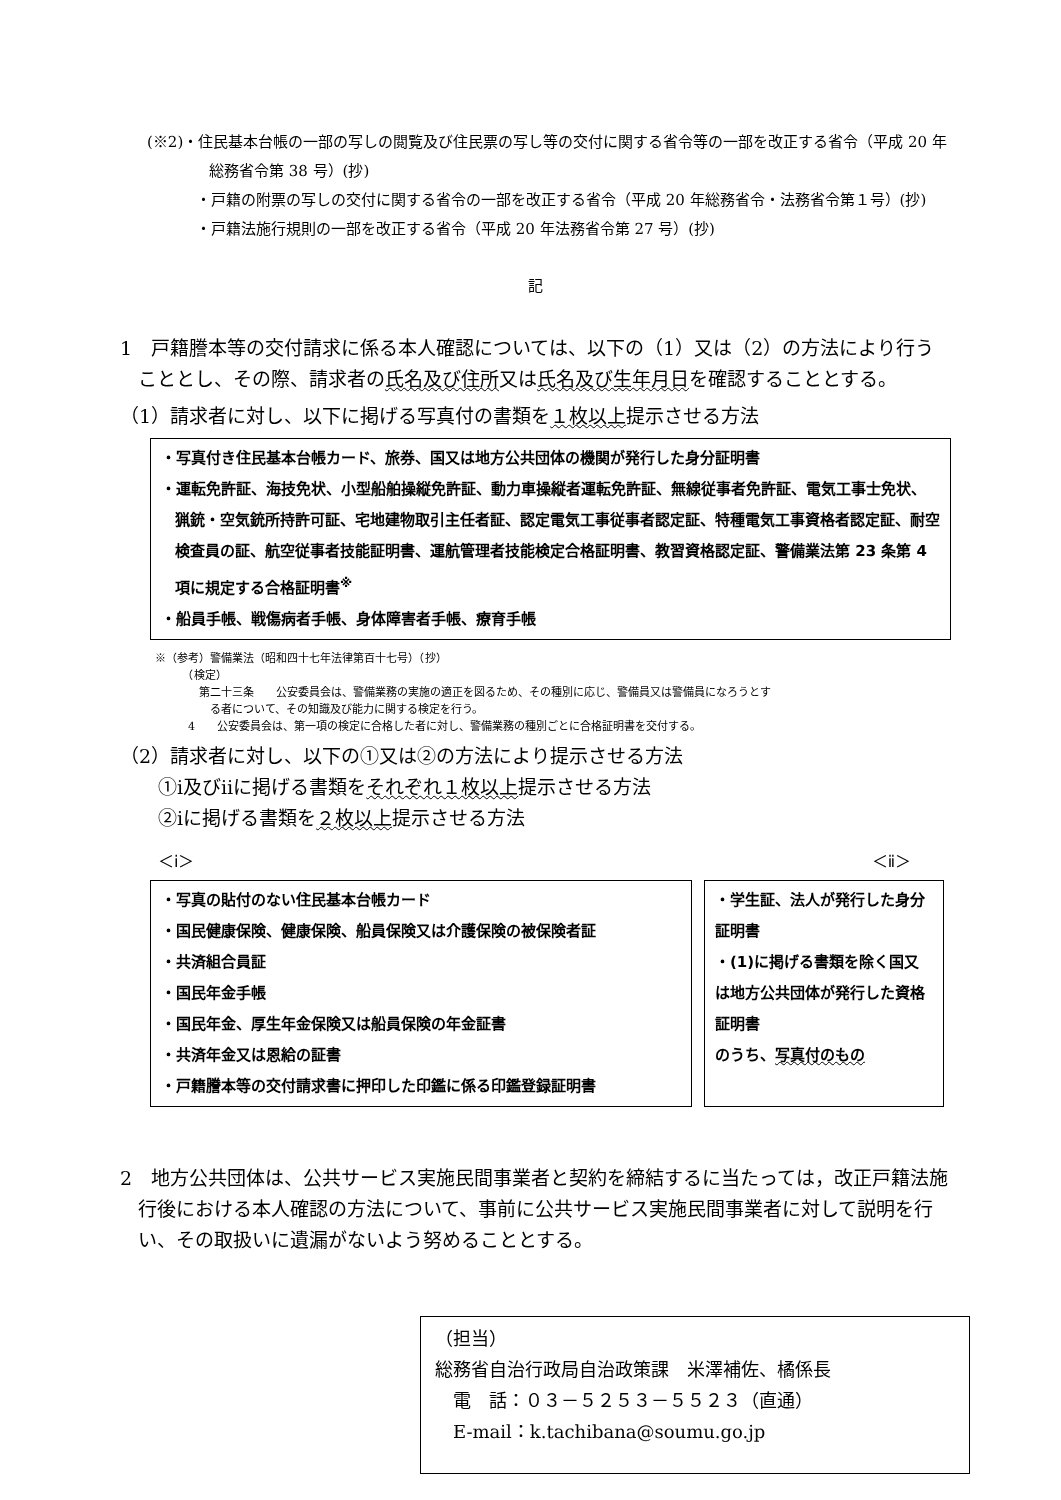(※2)・住民基本台帳の一部の写しの閲覧及び住民票の写し等の交付に関する省令等の一部を改正する省令（平成 20 年総務省令第 38 号）(抄)
・戸籍の附票の写しの交付に関する省令の一部を改正する省令（平成 20 年総務省令・法務省令第１号）(抄)
・戸籍法施行規則の一部を改正する省令（平成 20 年法務省令第 27 号）(抄)
記
1　戸籍謄本等の交付請求に係る本人確認については、以下の（1）又は（2）の方法により行うこととし、その際、請求者の氏名及び住所又は氏名及び生年月日を確認することとする。
（1）請求者に対し、以下に掲げる写真付の書類を１枚以上提示させる方法
・写真付き住民基本台帳カード、旅券、国又は地方公共団体の機関が発行した身分証明書
・運転免許証、海技免状、小型船舶操縦免許証、動力車操縦者運転免許証、無線従事者免許証、電気工事士免状、猟銃・空気銃所持許可証、宅地建物取引主任者証、認定電気工事従事者認定証、特種電気工事資格者認定証、耐空検査員の証、航空従事者技能証明書、運航管理者技能検定合格証明書、教習資格認定証、警備業法第 23 条第 4 項に規定する合格証明書<sup>※</sup>
・船員手帳、戦傷病者手帳、身体障害者手帳、療育手帳
※（参考）警備業法（昭和四十七年法律第百十七号）（抄）
　　　（検定）
　　　　第二十三条　　公安委員会は、警備業務の実施の適正を図るため、その種別に応じ、警備員又は警備員になろうとす
　　　　　る者について、その知識及び能力に関する検定を行う。
　　　4　　公安委員会は、第一項の検定に合格した者に対し、警備業務の種別ごとに合格証明書を交付する。
（2）請求者に対し、以下の①又は②の方法により提示させる方法
　　①ⅰ及びⅱに掲げる書類をそれぞれ１枚以上提示させる方法
　　②ⅰに掲げる書類を２枚以上提示させる方法
＜ⅰ＞ ＜ⅱ＞
・写真の貼付のない住民基本台帳カード
・国民健康保険、健康保険、船員保険又は介護保険の被保険者証
・共済組合員証
・国民年金手帳
・国民年金、厚生年金保険又は船員保険の年金証書
・共済年金又は恩給の証書
・戸籍謄本等の交付請求書に押印した印鑑に係る印鑑登録証明書
・学生証、法人が発行した身分証明書
・(1)に掲げる書類を除く国又は地方公共団体が発行した資格証明書
のうち、写真付のもの
2　地方公共団体は、公共サービス実施民間事業者と契約を締結するに当たっては，改正戸籍法施行後における本人確認の方法について、事前に公共サービス実施民間事業者に対して説明を行い、その取扱いに遺漏がないよう努めることとする。
（担当）
総務省自治行政局自治政策課　米澤補佐、橘係長
　電　話：０３－５２５３－５５２３（直通）
　E-mail：k.tachibana@soumu.go.jp